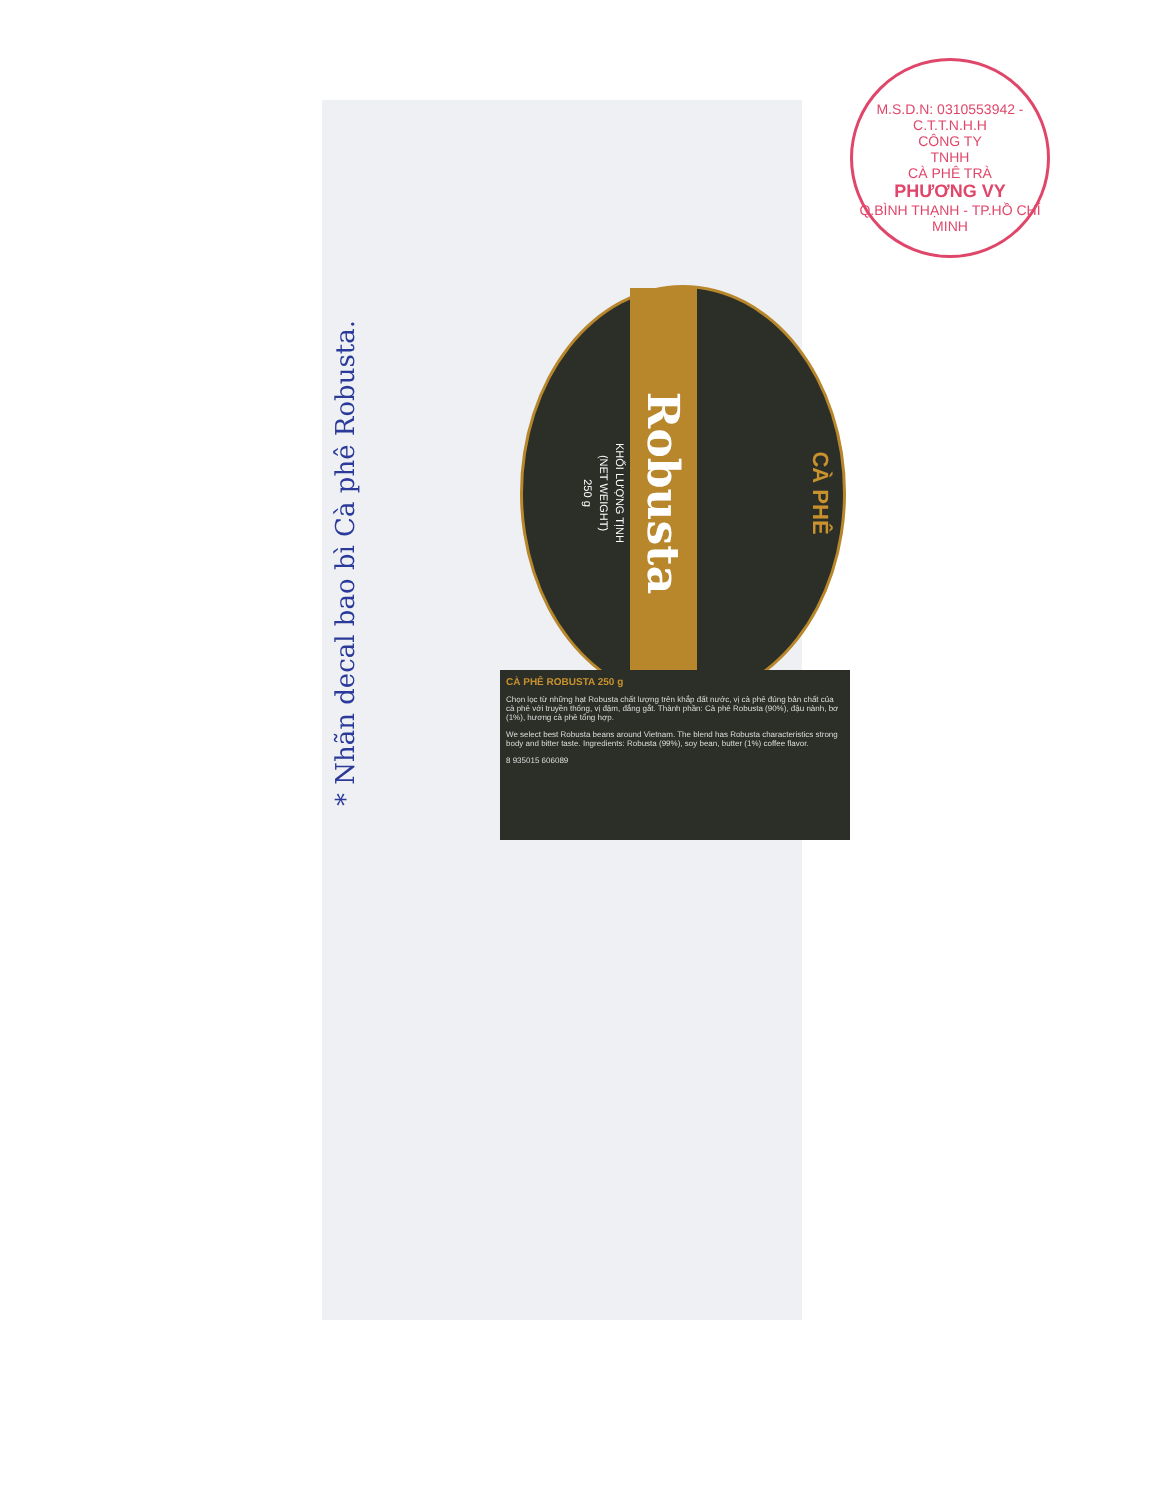M.S.D.N: 0310553942 - C.T.T.N.H.H
CÔNG TY
TNHH
CÀ PHÊ TRÀ
PHƯƠNG VY
Q.BÌNH THẠNH - TP.HỒ CHÍ MINH
CÀ PHÊ
Robusta
KHỐI LƯỢNG TỊNH
(NET WEIGHT)
250 g
CÀ PHÊ ROBUSTA 250 g
Chọn lọc từ những hạt Robusta chất lượng trên khắp đất nước, vị cà phê đúng bản chất của cà phê với truyền thống, vị đậm, đắng gắt. Thành phần: Cà phê Robusta (90%), đậu nành, bơ (1%), hương cà phê tổng hợp.
We select best Robusta beans around Vietnam. The blend has Robusta characteristics strong body and bitter taste. Ingredients: Robusta (99%), soy bean, butter (1%) coffee flavor.
8 935015 606089
* Nhãn decal bao bì Cà phê Robusta.